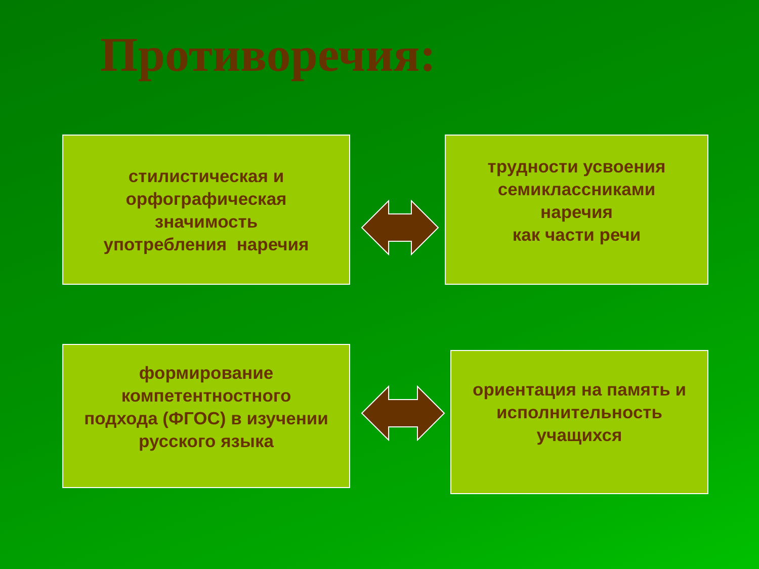Противоречия:
стилистическая и
орфографическая
значимость
употребления наречия
трудности усвоения
семиклассниками
наречия
как части речи
формирование
компетентностного
подхода (ФГОС) в изучении
русского языка
ориентация на память и
исполнительность
учащихся